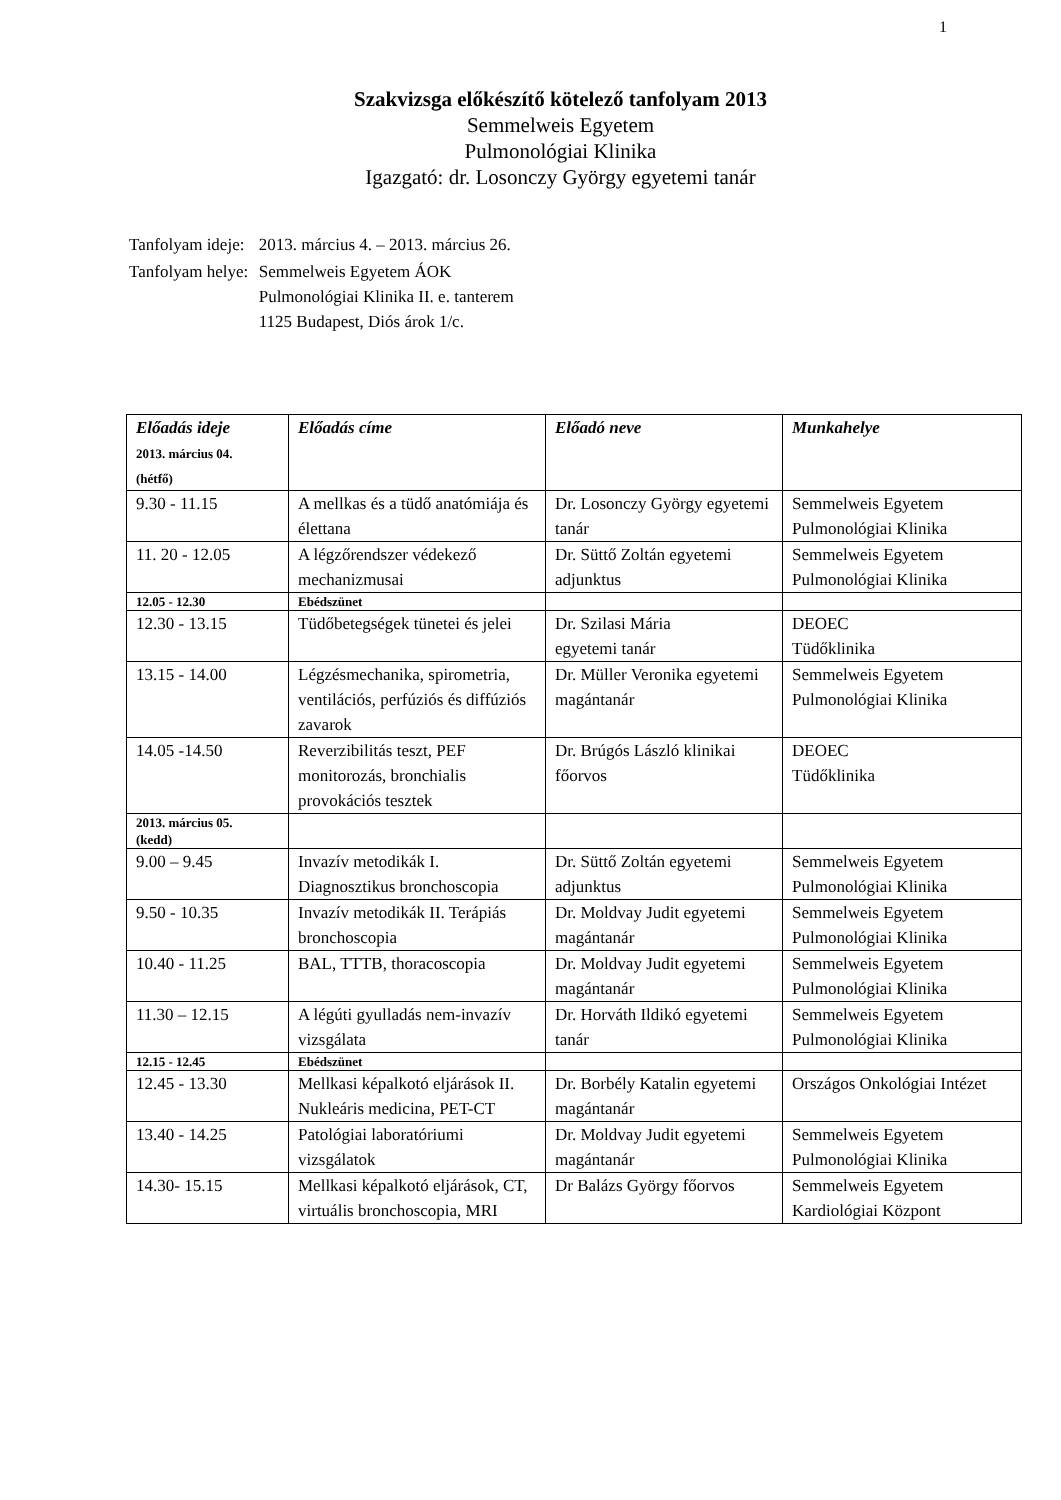1
Szakvizsga előkészítő kötelező tanfolyam 2013
Semmelweis Egyetem
Pulmonológiai Klinika
Igazgató: dr. Losonczy György egyetemi tanár
| Tanfolyam ideje: | 2013. március 4. – 2013. március 26. |
| Tanfolyam helye: | Semmelweis Egyetem ÁOK Pulmonológiai Klinika II. e. tanterem 1125 Budapest, Diós árok 1/c. |
| Előadás ideje 2013. március 04. (hétfő) | Előadás címe | Előadó neve | Munkahelye |
| --- | --- | --- | --- |
| 9.30 - 11.15 | A mellkas és a tüdő anatómiája és élettana | Dr. Losonczy György egyetemi tanár | Semmelweis Egyetem Pulmonológiai Klinika |
| 11. 20 - 12.05 | A légzőrendszer védekező mechanizmusai | Dr. Süttő Zoltán egyetemi adjunktus | Semmelweis Egyetem Pulmonológiai Klinika |
| 12.05 - 12.30 | Ebédszünet | | |
| 12.30 - 13.15 | Tüdőbetegségek tünetei és jelei | Dr. Szilasi Mária egyetemi tanár | DEOEC Tüdőklinika |
| 13.15 - 14.00 | Légzésmechanika, spirometria, ventilációs, perfúziós és diffúziós zavarok | Dr. Müller Veronika egyetemi magántanár | Semmelweis Egyetem Pulmonológiai Klinika |
| 14.05 -14.50 | Reverzibilitás teszt, PEF monitorozás, bronchialis provokációs tesztek | Dr. Brúgós László klinikai főorvos | DEOEC Tüdőklinika |
| 2013. március 05. (kedd) | | | |
| 9.00 – 9.45 | Invazív metodikák I. Diagnosztikus bronchoscopia | Dr. Süttő Zoltán egyetemi adjunktus | Semmelweis Egyetem Pulmonológiai Klinika |
| 9.50 - 10.35 | Invazív metodikák II. Terápiás bronchoscopia | Dr. Moldvay Judit egyetemi magántanár | Semmelweis Egyetem Pulmonológiai Klinika |
| 10.40 - 11.25 | BAL, TTTB, thoracoscopia | Dr. Moldvay Judit egyetemi magántanár | Semmelweis Egyetem Pulmonológiai Klinika |
| 11.30 – 12.15 | A légúti gyulladás nem-invazív vizsgálata | Dr. Horváth Ildikó egyetemi tanár | Semmelweis Egyetem Pulmonológiai Klinika |
| 12.15 - 12.45 | Ebédszünet | | |
| 12.45 - 13.30 | Mellkasi képalkotó eljárások II. Nukleáris medicina, PET-CT | Dr. Borbély Katalin egyetemi magántanár | Országos Onkológiai Intézet |
| 13.40 - 14.25 | Patológiai laboratóriumi vizsgálatok | Dr. Moldvay Judit egyetemi magántanár | Semmelweis Egyetem Pulmonológiai Klinika |
| 14.30- 15.15 | Mellkasi képalkotó eljárások, CT, virtuális bronchoscopia, MRI | Dr Balázs György főorvos | Semmelweis Egyetem Kardiológiai Központ |